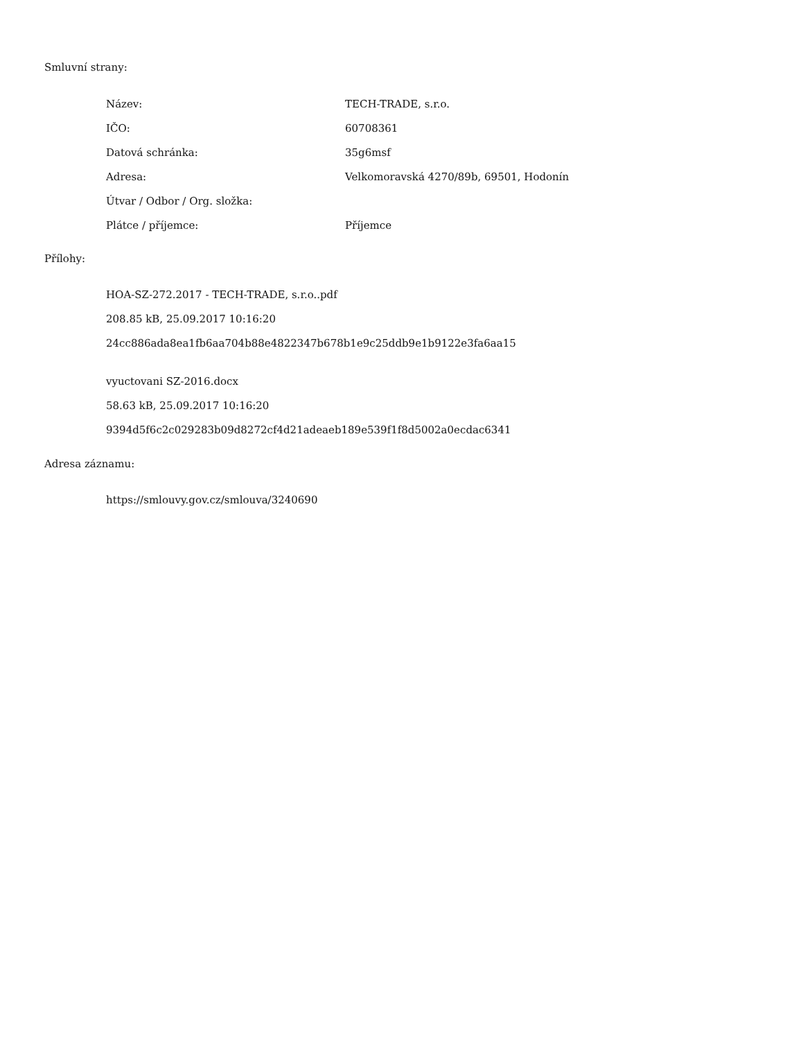Smluvní strany:
| Název: | TECH-TRADE, s.r.o. |
| IČO: | 60708361 |
| Datová schránka: | 35g6msf |
| Adresa: | Velkomoravská 4270/89b, 69501, Hodonín |
| Útvar / Odbor / Org. složka: | |
| Plátce / příjemce: | Příjemce |
Přílohy:
HOA-SZ-272.2017 - TECH-TRADE, s.r.o..pdf
208.85 kB, 25.09.2017 10:16:20
24cc886ada8ea1fb6aa704b88e4822347b678b1e9c25ddb9e1b9122e3fa6aa15
vyuctovani SZ-2016.docx
58.63 kB, 25.09.2017 10:16:20
9394d5f6c2c029283b09d8272cf4d21adeaeb189e539f1f8d5002a0ecdac6341
Adresa záznamu:
https://smlouvy.gov.cz/smlouva/3240690